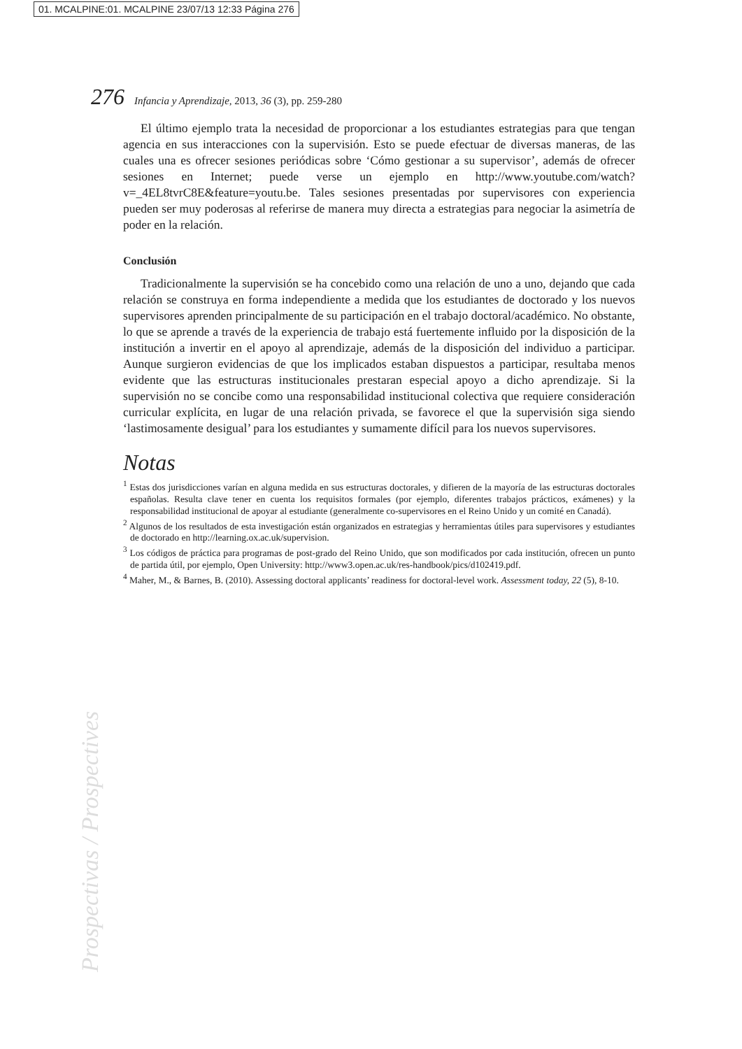01. MCALPINE:01. MCALPINE 23/07/13 12:33 Página 276
276 Infancia y Aprendizaje, 2013, 36 (3), pp. 259-280
El último ejemplo trata la necesidad de proporcionar a los estudiantes estrategias para que tengan agencia en sus interacciones con la supervisión. Esto se puede efectuar de diversas maneras, de las cuales una es ofrecer sesiones periódicas sobre ‘Cómo gestionar a su supervisor’, además de ofrecer sesiones en Internet; puede verse un ejemplo en http://www.youtube.com/watch?v=_4EL8tvrC8E&feature=youtu.be. Tales sesiones presentadas por supervisores con experiencia pueden ser muy poderosas al referirse de manera muy directa a estrategias para negociar la asimetría de poder en la relación.
Conclusión
Tradicionalmente la supervisión se ha concebido como una relación de uno a uno, dejando que cada relación se construya en forma independiente a medida que los estudiantes de doctorado y los nuevos supervisores aprenden principalmente de su participación en el trabajo doctoral/académico. No obstante, lo que se aprende a través de la experiencia de trabajo está fuertemente influido por la disposición de la institución a invertir en el apoyo al aprendizaje, además de la disposición del individuo a participar. Aunque surgieron evidencias de que los implicados estaban dispuestos a participar, resultaba menos evidente que las estructuras institucionales prestaran especial apoyo a dicho aprendizaje. Si la supervisión no se concibe como una responsabilidad institucional colectiva que requiere consideración curricular explícita, en lugar de una relación privada, se favorece el que la supervisión siga siendo ‘lastimosamente desigual’ para los estudiantes y sumamente difícil para los nuevos supervisores.
Notas
<sup>1</sup> Estas dos jurisdicciones varían en alguna medida en sus estructuras doctorales, y difieren de la mayoría de las estructuras doctorales españolas. Resulta clave tener en cuenta los requisitos formales (por ejemplo, diferentes trabajos prácticos, exámenes) y la responsabilidad institucional de apoyar al estudiante (generalmente co-supervisores en el Reino Unido y un comité en Canadá).
<sup>2</sup> Algunos de los resultados de esta investigación están organizados en estrategias y herramientas útiles para supervisores y estudiantes de doctorado en http://learning.ox.ac.uk/supervision.
<sup>3</sup> Los códigos de práctica para programas de post-grado del Reino Unido, que son modificados por cada institución, ofrecen un punto de partida útil, por ejemplo, Open University: http://www3.open.ac.uk/res-handbook/pics/d102419.pdf.
<sup>4</sup> Maher, M., & Barnes, B. (2010). Assessing doctoral applicants’ readiness for doctoral-level work. Assessment today, 22 (5), 8-10.
Prospectivas / Prospectives